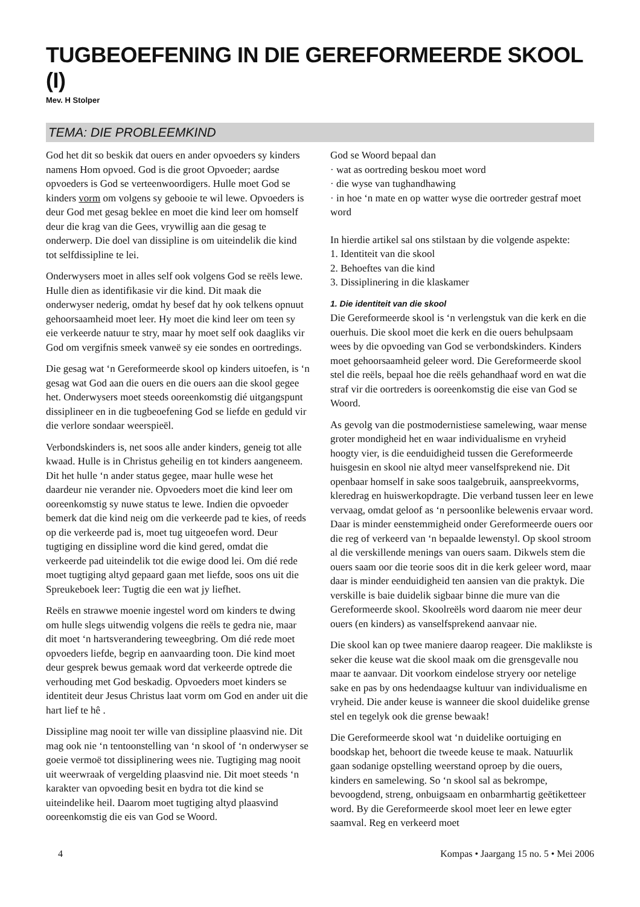TUGBEOEFENING IN DIE GEREFORMEERDE SKOOL (I)
Mev. H Stolper
TEMA: DIE PROBLEEMKIND
God het dit so beskik dat ouers en ander opvoeders sy kinders namens Hom opvoed. God is die groot Opvoeder; aardse opvoeders is God se verteenwoordigers. Hulle moet God se kinders vorm om volgens sy gebooie te wil lewe. Opvoeders is deur God met gesag beklee en moet die kind leer om homself deur die krag van die Gees, vrywillig aan die gesag te onderwerp. Die doel van dissipline is om uiteindelik die kind tot selfdissipline te lei.
Onderwysers moet in alles self ook volgens God se reëls lewe. Hulle dien as identifikasie vir die kind. Dit maak die onderwyser nederig, omdat hy besef dat hy ook telkens opnuut gehoorsaamheid moet leer. Hy moet die kind leer om teen sy eie verkeerde natuur te stry, maar hy moet self ook daagliks vir God om vergifnis smeek vanweë sy eie sondes en oortredings.
Die gesag wat ‘n Gereformeerde skool op kinders uitoefen, is ‘n gesag wat God aan die ouers en die ouers aan die skool gegee het. Onderwysers moet steeds ooreenkomstig dié uitgangspunt dissiplineer en in die tugbeoefening God se liefde en geduld vir die verlore sondaar weerspieël.
Verbondskinders is, net soos alle ander kinders, geneig tot alle kwaad. Hulle is in Christus geheilig en tot kinders aangeneem. Dit het hulle ‘n ander status gegee, maar hulle wese het daardeur nie verander nie. Opvoeders moet die kind leer om ooreenkomstig sy nuwe status te lewe. Indien die opvoeder bemerk dat die kind neig om die verkeerde pad te kies, of reeds op die verkeerde pad is, moet tug uitgeoefen word. Deur tugtiging en dissipline word die kind gered, omdat die verkeerde pad uiteindelik tot die ewige dood lei. Om dié rede moet tugtiging altyd gepaard gaan met liefde, soos ons uit die Spreukeboek leer: Tugtig die een wat jy liefhet.
Reëls en strawwe moenie ingestel word om kinders te dwing om hulle slegs uitwendig volgens die reëls te gedra nie, maar dit moet ‘n hartsverandering teweegbring. Om dié rede moet opvoeders liefde, begrip en aanvaarding toon. Die kind moet deur gesprek bewus gemaak word dat verkeerde optrede die verhouding met God beskadig. Opvoeders moet kinders se identiteit deur Jesus Christus laat vorm om God en ander uit die hart lief te hê .
Dissipline mag nooit ter wille van dissipline plaasvind nie. Dit mag ook nie ‘n tentoonstelling van ‘n skool of ‘n onderwyser se goeie vermoë tot dissiplinering wees nie. Tugtiging mag nooit uit weerwraak of vergelding plaasvind nie. Dit moet steeds ‘n karakter van opvoeding besit en bydra tot die kind se uiteindelike heil. Daarom moet tugtiging altyd plaasvind ooreenkomstig die eis van God se Woord.
God se Woord bepaal dan
· wat as oortreding beskou moet word
· die wyse van tughandhawing
· in hoe ‘n mate en op watter wyse die oortreder gestraf moet word
In hierdie artikel sal ons stilstaan by die volgende aspekte:
1. Identiteit van die skool
2. Behoeftes van die kind
3. Dissiplinering in die klaskamer
1. Die identiteit van die skool
Die Gereformeerde skool is ‘n verlengstuk van die kerk en die ouerhuis. Die skool moet die kerk en die ouers behulpsaam wees by die opvoeding van God se verbondskinders. Kinders moet gehoorsaamheid geleer word. Die Gereformeerde skool stel die reëls, bepaal hoe die reëls gehandhaaf word en wat die straf vir die oortreders is ooreenkomstig die eise van God se Woord.
As gevolg van die postmodernistiese samelewing, waar mense groter mondigheid het en waar individualisme en vryheid hoogty vier, is die eenduidigheid tussen die Gereformeerde huisgesin en skool nie altyd meer vanselfsprekend nie. Dit openbaar homself in sake soos taalgebruik, aanspreekvorms, kleredrag en huiswerkopdragte. Die verband tussen leer en lewe vervaag, omdat geloof as ‘n persoonlike belewenis ervaar word. Daar is minder eenstemmigheid onder Gereformeerde ouers oor die reg of verkeerd van ‘n bepaalde lewenstyl. Op skool stroom al die verskillende menings van ouers saam. Dikwels stem die ouers saam oor die teorie soos dit in die kerk geleer word, maar daar is minder eenduidigheid ten aansien van die praktyk. Die verskille is baie duidelik sigbaar binne die mure van die Gereformeerde skool. Skoolreëls word daarom nie meer deur ouers (en kinders) as vanselfsprekend aanvaar nie.
Die skool kan op twee maniere daarop reageer. Die maklikste is seker die keuse wat die skool maak om die grensgevalle nou maar te aanvaar. Dit voorkom eindelose stryery oor netelige sake en pas by ons hedendaagse kultuur van individualisme en vryheid. Die ander keuse is wanneer die skool duidelike grense stel en tegelyk ook die grense bewaak!
Die Gereformeerde skool wat ‘n duidelike oortuiging en boodskap het, behoort die tweede keuse te maak. Natuurlik gaan sodanige opstelling weerstand oproep by die ouers, kinders en samelewing. So ‘n skool sal as bekrompe, bevoogdend, streng, onbuigsaam en onbarmhartig geëtiketteer word. By die Gereformeerde skool moet leer en lewe egter saamval. Reg en verkeerd moet
4 Kompas • Jaargang 15 no. 5 • Mei 2006